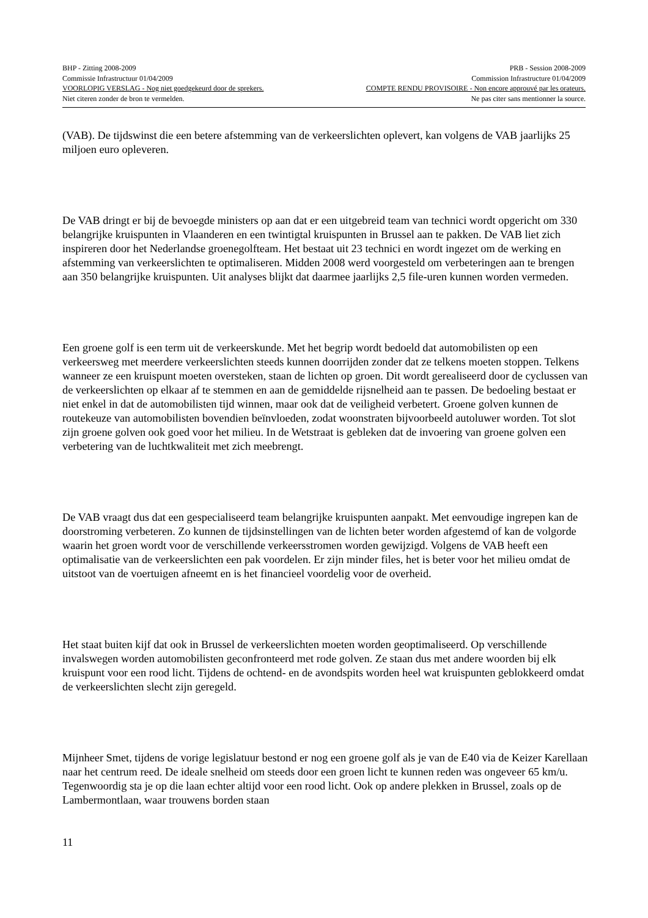BHP - Zitting 2008-2009 PRB - Session 2008-2009
Commissie Infrastructuur 01/04/2009 Commission Infrastructure 01/04/2009
VOORLOPIG VERSLAG - Nog niet goedgekeurd door de sprekers. COMPTE RENDU PROVISOIRE - Non encore approuvé par les orateurs.
Niet citeren zonder de bron te vermelden. Ne pas citer sans mentionner la source.
(VAB). De tijdswinst die een betere afstemming van de verkeerslichten oplevert, kan volgens de VAB jaarlijks 25 miljoen euro opleveren.
De VAB dringt er bij de bevoegde ministers op aan dat er een uitgebreid team van technici wordt opgericht om 330 belangrijke kruispunten in Vlaanderen en een twintigtal kruispunten in Brussel aan te pakken. De VAB liet zich inspireren door het Nederlandse groenegolfteam. Het bestaat uit 23 technici en wordt ingezet om de werking en afstemming van verkeerslichten te optimaliseren. Midden 2008 werd voorgesteld om verbeteringen aan te brengen aan 350 belangrijke kruispunten. Uit analyses blijkt dat daarmee jaarlijks 2,5 file-uren kunnen worden vermeden.
Een groene golf is een term uit de verkeerskunde. Met het begrip wordt bedoeld dat automobilisten op een verkeersweg met meerdere verkeerslichten steeds kunnen doorrijden zonder dat ze telkens moeten stoppen. Telkens wanneer ze een kruispunt moeten oversteken, staan de lichten op groen. Dit wordt gerealiseerd door de cyclussen van de verkeerslichten op elkaar af te stemmen en aan de gemiddelde rijsnelheid aan te passen. De bedoeling bestaat er niet enkel in dat de automobilisten tijd winnen, maar ook dat de veiligheid verbetert. Groene golven kunnen de routekeuze van automobilisten bovendien beïnvloeden, zodat woonstraten bijvoorbeeld autoluwer worden. Tot slot zijn groene golven ook goed voor het milieu. In de Wetstraat is gebleken dat de invoering van groene golven een verbetering van de luchtkwaliteit met zich meebrengt.
De VAB vraagt dus dat een gespecialiseerd team belangrijke kruispunten aanpakt. Met eenvoudige ingrepen kan de doorstroming verbeteren. Zo kunnen de tijdsinstellingen van de lichten beter worden afgestemd of kan de volgorde waarin het groen wordt voor de verschillende verkeersstromen worden gewijzigd. Volgens de VAB heeft een optimalisatie van de verkeerslichten een pak voordelen. Er zijn minder files, het is beter voor het milieu omdat de uitstoot van de voertuigen afneemt en is het financieel voordelig voor de overheid.
Het staat buiten kijf dat ook in Brussel de verkeerslichten moeten worden geoptimaliseerd. Op verschillende invalswegen worden automobilisten geconfronteerd met rode golven. Ze staan dus met andere woorden bij elk kruispunt voor een rood licht. Tijdens de ochtend- en de avondspits worden heel wat kruispunten geblokkeerd omdat de verkeerslichten slecht zijn geregeld.
Mijnheer Smet, tijdens de vorige legislatuur bestond er nog een groene golf als je van de E40 via de Keizer Karellaan naar het centrum reed. De ideale snelheid om steeds door een groen licht te kunnen reden was ongeveer 65 km/u. Tegenwoordig sta je op die laan echter altijd voor een rood licht. Ook op andere plekken in Brussel, zoals op de Lambermontlaan, waar trouwens borden staan
11